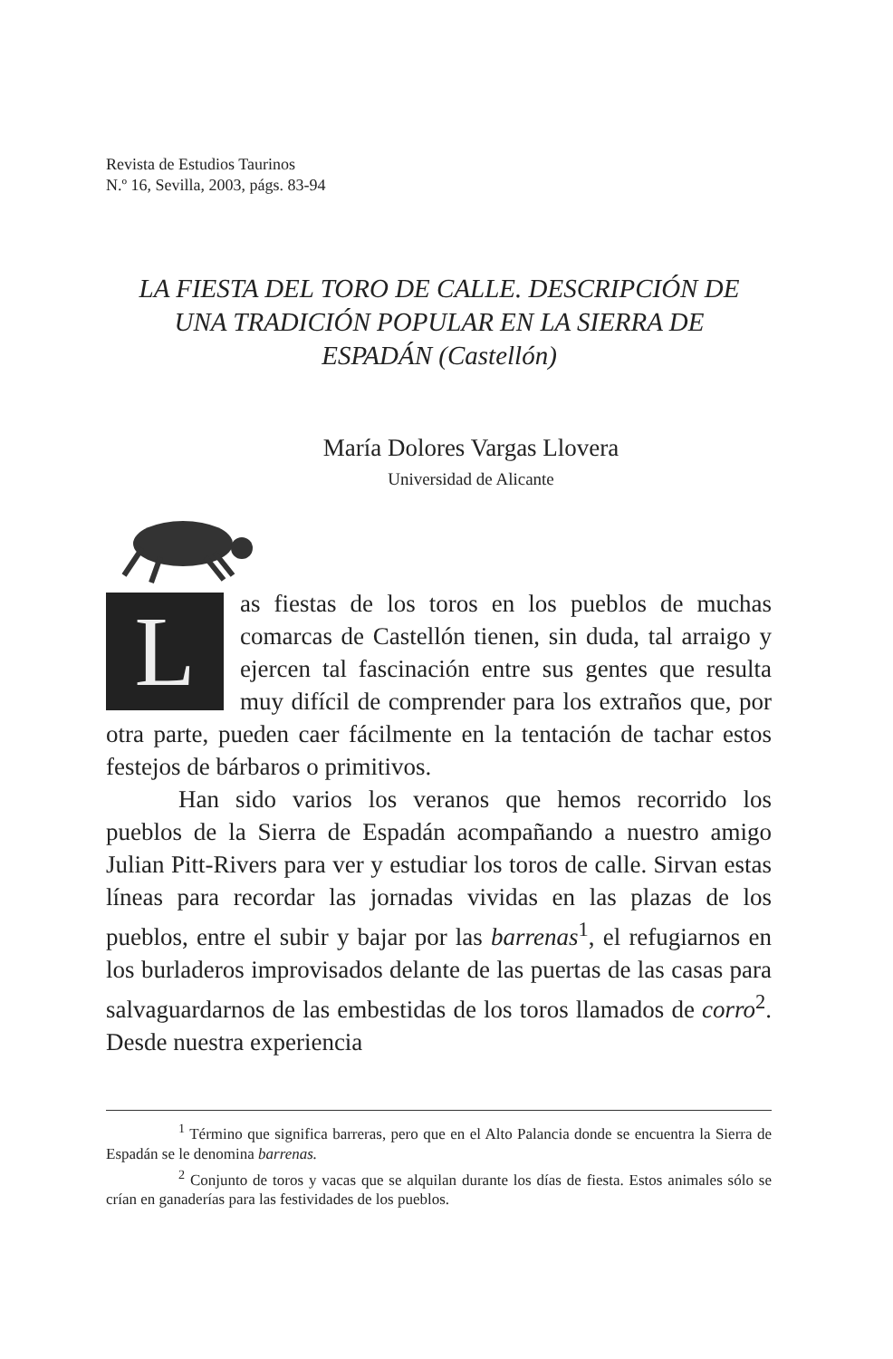Revista de Estudios Taurinos
N.º 16, Sevilla, 2003, págs. 83-94
LA FIESTA DEL TORO DE CALLE. DESCRIPCIÓN DE
UNA TRADICIÓN POPULAR EN LA SIERRA DE
ESPADÁN (Castellón)
María Dolores Vargas Llovera
Universidad de Alicante
Las fiestas de los toros en los pueblos de muchas comarcas de Castellón tienen, sin duda, tal arraigo y ejercen tal fascinación entre sus gentes que resulta muy difícil de comprender para los extraños que, por otra parte, pueden caer fácilmente en la tentación de tachar estos festejos de bárbaros o primitivos.
Han sido varios los veranos que hemos recorrido los pueblos de la Sierra de Espadán acompañando a nuestro amigo Julian Pitt-Rivers para ver y estudiar los toros de calle. Sirvan estas líneas para recordar las jornadas vividas en las plazas de los pueblos, entre el subir y bajar por las barrenas<sup>1</sup>, el refugiarnos en los burladeros improvisados delante de las puertas de las casas para salvaguardarnos de las embestidas de los toros llamados de corro<sup>2</sup>. Desde nuestra experiencia
<sup>1</sup> Término que significa barreras, pero que en el Alto Palancia donde se encuentra la Sierra de Espadán se le denomina barrenas.
<sup>2</sup> Conjunto de toros y vacas que se alquilan durante los días de fiesta. Estos animales sólo se crían en ganaderías para las festividades de los pueblos.